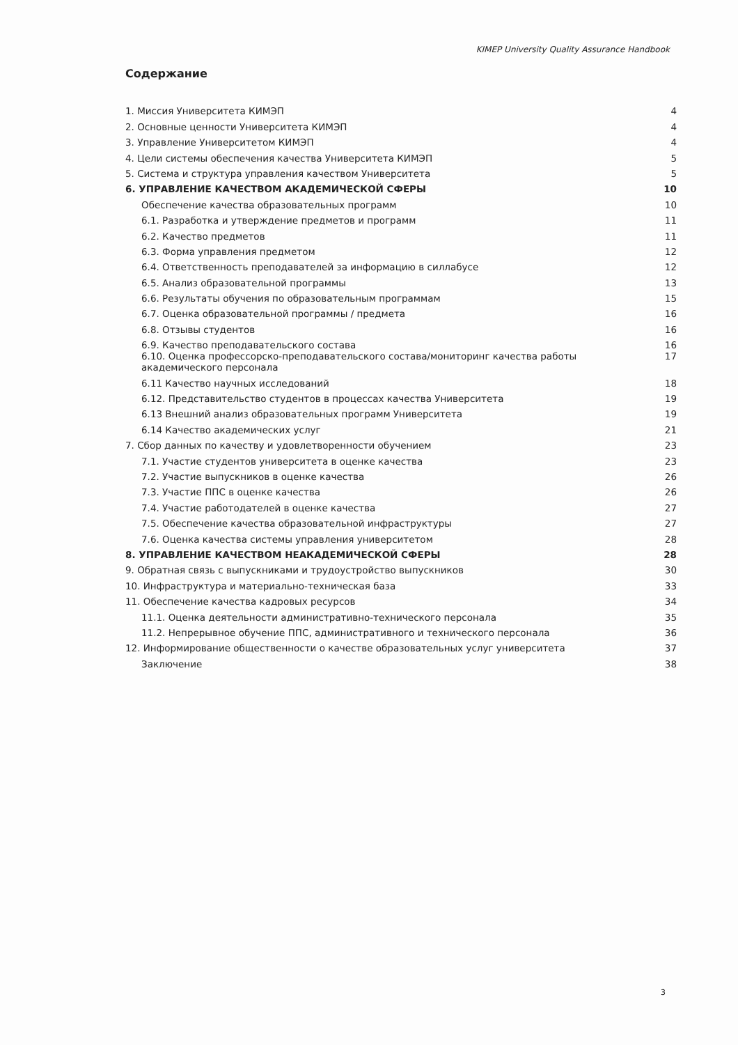KIMEP University Quality Assurance Handbook
Содержание
1. Миссия Университета КИМЭП 4
2. Основные ценности Университета КИМЭП 4
3. Управление Университетом КИМЭП 4
4. Цели системы обеспечения качества Университета КИМЭП 5
5. Система и структура управления качеством Университета 5
6. УПРАВЛЕНИЕ КАЧЕСТВОМ АКАДЕМИЧЕСКОЙ СФЕРЫ 10
Обеспечение качества образовательных программ 10
6.1. Разработка и утверждение предметов и программ 11
6.2. Качество предметов 11
6.3. Форма управления предметом 12
6.4. Ответственность преподавателей за информацию в силлабусе 12
6.5. Анализ образовательной программы 13
6.6. Результаты обучения по образовательным программам 15
6.7. Оценка образовательной программы / предмета 16
6.8. Отзывы студентов 16
6.9. Качество преподавательского состава 16
6.10. Оценка профессорско-преподавательского состава/мониторинг качества работы академического персонала 17
6.11 Качество научных исследований 18
6.12. Представительство студентов в процессах качества Университета 19
6.13 Внешний анализ образовательных программ Университета 19
6.14 Качество академических услуг 21
7. Сбор данных по качеству и удовлетворенности обучением 23
7.1. Участие студентов университета в оценке качества 23
7.2. Участие выпускников в оценке качества 26
7.3. Участие ППС в оценке качества 26
7.4. Участие работодателей в оценке качества 27
7.5. Обеспечение качества образовательной инфраструктуры 27
7.6. Оценка качества системы управления университетом 28
8. УПРАВЛЕНИЕ КАЧЕСТВОМ НЕАКАДЕМИЧЕСКОЙ СФЕРЫ 28
9. Обратная связь с выпускниками и трудоустройство выпускников 30
10. Инфраструктура и материально-техническая база 33
11. Обеспечение качества кадровых ресурсов 34
11.1. Оценка деятельности административно-технического персонала 35
11.2. Непрерывное обучение ППС, административного и технического персонала 36
12. Информирование общественности о качестве образовательных услуг университета 37
Заключение 38
3